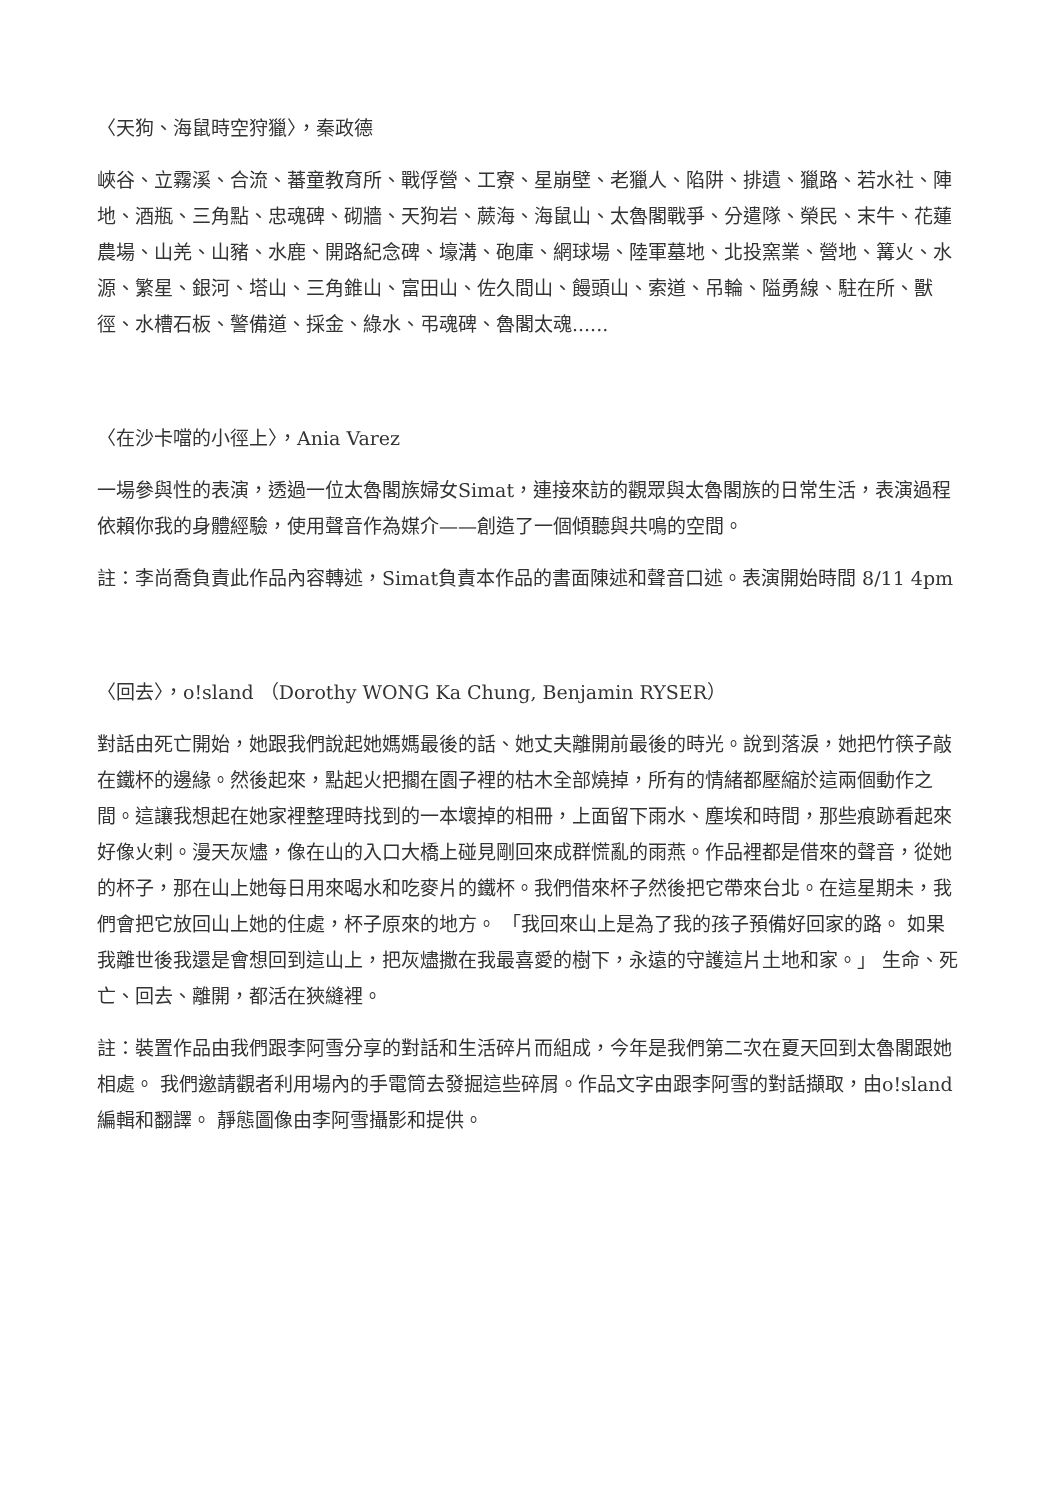〈天狗、海鼠時空狩獵〉，秦政德
峽谷、立霧溪、合流、蕃童教育所、戰俘營、工寮、星崩壁、老獵人、陷阱、排遺、獵路、若水社、陣地、酒瓶、三角點、忠魂碑、砌牆、天狗岩、蕨海、海鼠山、太魯閣戰爭、分遣隊、榮民、末牛、花蓮農場、山羌、山豬、水鹿、開路紀念碑、壕溝、砲庫、網球場、陸軍墓地、北投窯業、營地、篝火、水源、繁星、銀河、塔山、三角錐山、富田山、佐久間山、饅頭山、索道、吊輪、隘勇線、駐在所、獸徑、水槽石板、警備道、採金、綠水、弔魂碑、魯閣太魂......
〈在沙卡噹的小徑上〉，Ania Varez
一場參與性的表演，透過一位太魯閣族婦女Simat，連接來訪的觀眾與太魯閣族的日常生活，表演過程依賴你我的身體經驗，使用聲音作為媒介——創造了一個傾聽與共鳴的空間。
註：李尚喬負責此作品內容轉述，Simat負責本作品的書面陳述和聲音口述。表演開始時間 8/11 4pm
〈回去〉，o!sland （Dorothy WONG Ka Chung, Benjamin RYSER）
對話由死亡開始，她跟我們說起她媽媽最後的話、她丈夫離開前最後的時光。說到落淚，她把竹筷子敲在鐵杯的邊緣。然後起來，點起火把擱在園子裡的枯木全部燒掉，所有的情緒都壓縮於這兩個動作之間。這讓我想起在她家裡整理時找到的一本壞掉的相冊，上面留下雨水、塵埃和時間，那些痕跡看起來好像火剌。漫天灰燼，像在山的入口大橋上碰見剛回來成群慌亂的雨燕。作品裡都是借來的聲音，從她的杯子，那在山上她每日用來喝水和吃麥片的鐵杯。我們借來杯子然後把它帶來台北。在這星期未，我們會把它放回山上她的住處，杯子原來的地方。 「我回來山上是為了我的孩子預備好回家的路。 如果我離世後我還是會想回到這山上，把灰燼撒在我最喜愛的樹下，永遠的守護這片土地和家。」 生命、死亡、回去、離開，都活在狹縫裡。
註：裝置作品由我們跟李阿雪分享的對話和生活碎片而組成，今年是我們第二次在夏天回到太魯閣跟她相處。 我們邀請觀者利用場內的手電筒去發掘這些碎屑。作品文字由跟李阿雪的對話擷取，由o!sland編輯和翻譯。 靜態圖像由李阿雪攝影和提供。